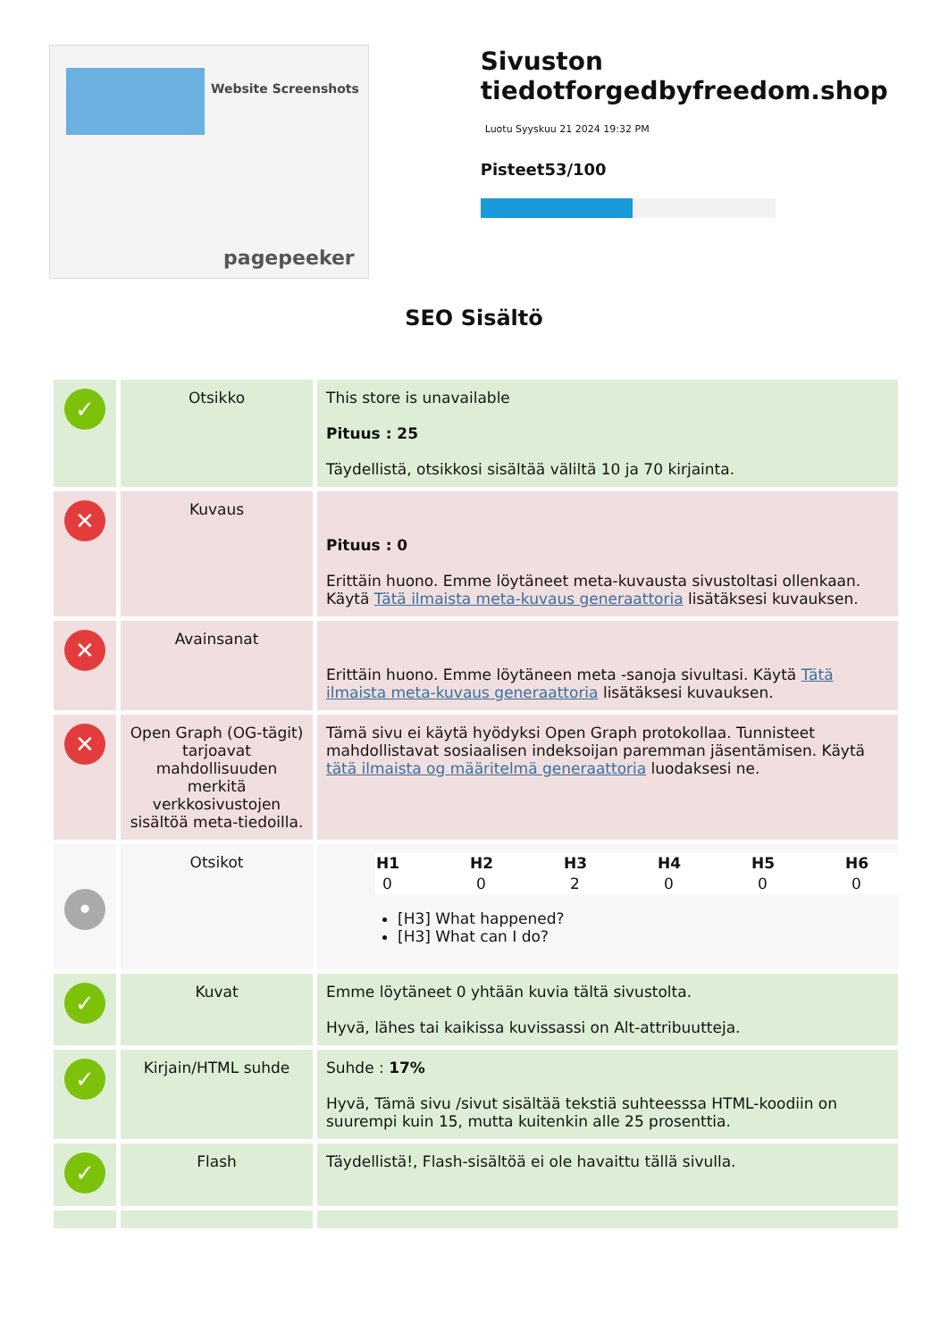Website Screenshots
pagepeeker
Sivuston tiedotforgedbyfreedom.shop
Luotu Syyskuu 21 2024 19:32 PM
Pisteet53/100
SEO Sisältö
| ✓ | Otsikko | This store is unavailable Pituus : 25 Täydellistä, otsikkosi sisältää väliltä 10 ja 70 kirjainta. |
| ✕ | Kuvaus | Pituus : 0 Erittäin huono. Emme löytäneet meta-kuvausta sivustoltasi ollenkaan. Käytä Tätä ilmaista meta-kuvaus generaattoria lisätäksesi kuvauksen. |
| ✕ | Avainsanat | Erittäin huono. Emme löytäneen meta -sanoja sivultasi. Käytä Tätä ilmaista meta-kuvaus generaattoria lisätäksesi kuvauksen. |
| ✕ | Open Graph (OG-tägit) tarjoavat mahdollisuuden merkitä verkkosivustojen sisältöä meta-tiedoilla. | Tämä sivu ei käytä hyödyksi Open Graph protokollaa. Tunnisteet mahdollistavat sosiaalisen indeksoijan paremman jäsentämisen. Käytä tätä ilmaista og määritelmä generaattoria luodaksesi ne. |
| • | Otsikot | / H1 / H2 / H3 / H4 / H5 / H6 / / --- / --- / --- / --- / --- / --- / / 0 / 0 / 2 / 0 / 0 / 0 / [H3] What happened? [H3] What can I do? |
| ✓ | Kuvat | Emme löytäneet 0 yhtään kuvia tältä sivustolta. Hyvä, lähes tai kaikissa kuvissassi on Alt-attribuutteja. |
| ✓ | Kirjain/HTML suhde | Suhde : 17% Hyvä, Tämä sivu /sivut sisältää tekstiä suhteesssa HTML-koodiin on suurempi kuin 15, mutta kuitenkin alle 25 prosenttia. |
| ✓ | Flash | Täydellistä!, Flash-sisältöä ei ole havaittu tällä sivulla. |